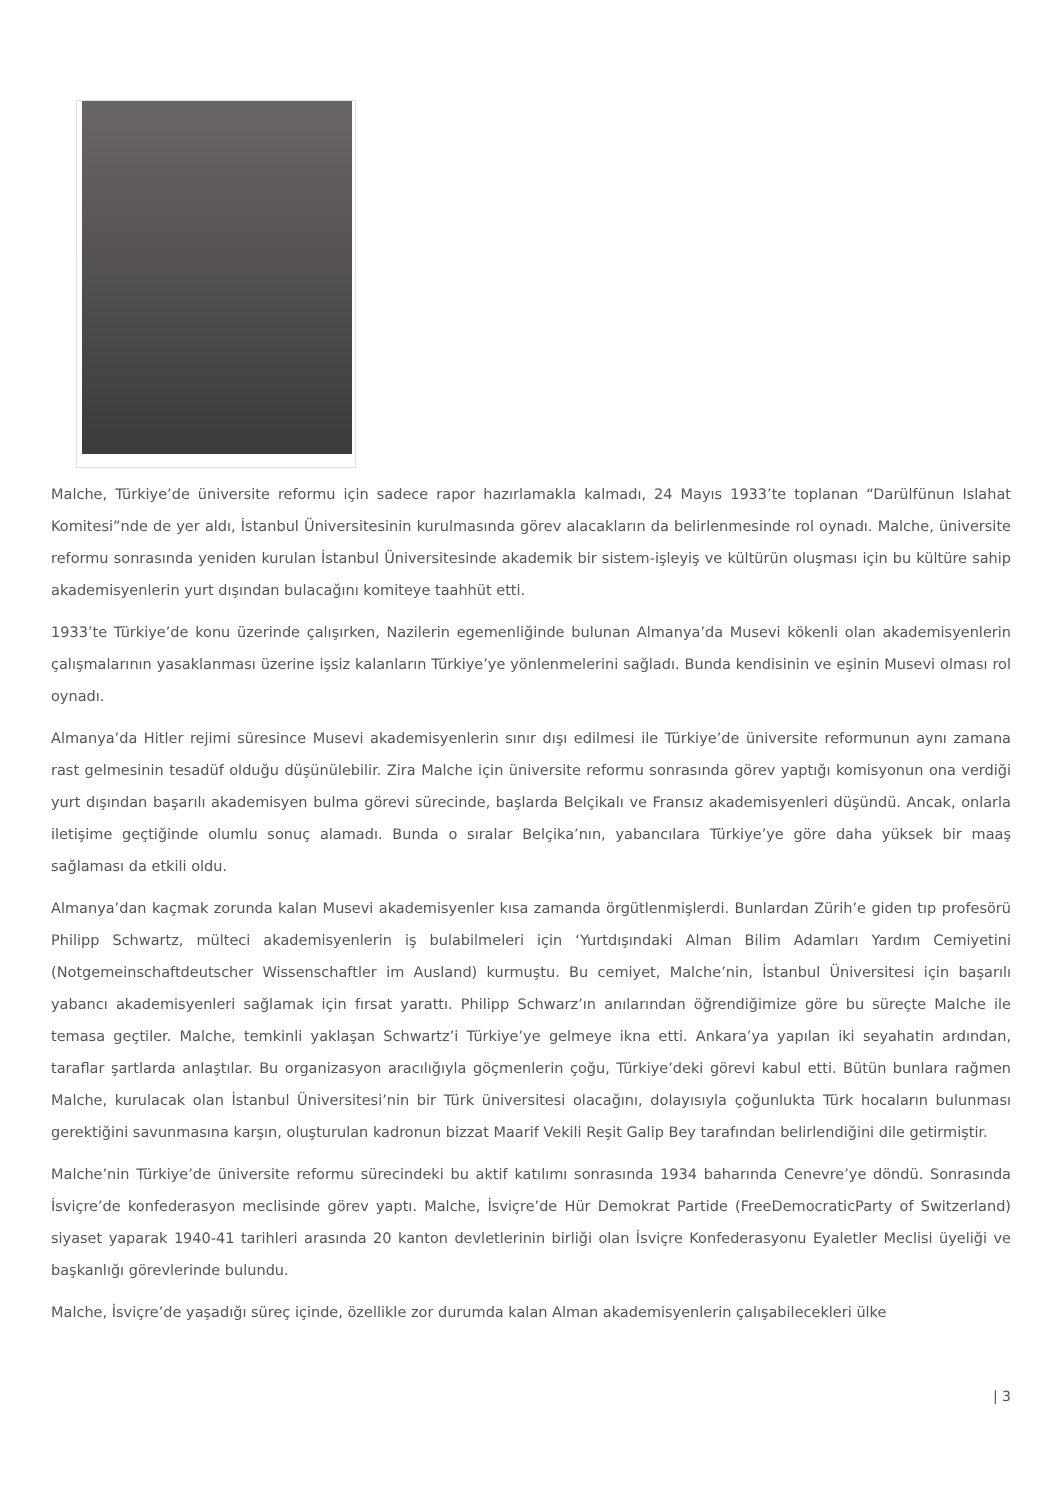Malche, Türkiye’de üniversite reformu için sadece rapor hazırlamakla kalmadı, 24 Mayıs 1933’te toplanan “Darülfünun Islahat Komitesi”nde de yer aldı, İstanbul Üniversitesinin kurulmasında görev alacakların da belirlenmesinde rol oynadı. Malche, üniversite reformu sonrasında yeniden kurulan İstanbul Üniversitesinde akademik bir sistem-işleyiş ve kültürün oluşması için bu kültüre sahip akademisyenlerin yurt dışından bulacağını komiteye taahhüt etti.
1933’te Türkiye’de konu üzerinde çalışırken, Nazilerin egemenliğinde bulunan Almanya’da Musevi kökenli olan akademisyenlerin çalışmalarının yasaklanması üzerine işsiz kalanların Türkiye’ye yönlenmelerini sağladı. Bunda kendisinin ve eşinin Musevi olması rol oynadı.
Almanya’da Hitler rejimi süresince Musevi akademisyenlerin sınır dışı edilmesi ile Türkiye’de üniversite reformunun aynı zamana rast gelmesinin tesadüf olduğu düşünülebilir. Zira Malche için üniversite reformu sonrasında görev yaptığı komisyonun ona verdiği yurt dışından başarılı akademisyen bulma görevi sürecinde, başlarda Belçikalı ve Fransız akademisyenleri düşündü. Ancak, onlarla iletişime geçtiğinde olumlu sonuç alamadı. Bunda o sıralar Belçika’nın, yabancılara Türkiye’ye göre daha yüksek bir maaş sağlaması da etkili oldu.
Almanya’dan kaçmak zorunda kalan Musevi akademisyenler kısa zamanda örgütlenmişlerdi. Bunlardan Zürih’e giden tıp profesörü Philipp Schwartz, mülteci akademisyenlerin iş bulabilmeleri için ‘Yurtdışındaki Alman Bilim Adamları Yardım Cemiyetini (Notgemeinschaftdeutscher Wissenschaftler im Ausland) kurmuştu. Bu cemiyet, Malche’nin, İstanbul Üniversitesi için başarılı yabancı akademisyenleri sağlamak için fırsat yarattı. Philipp Schwarz’ın anılarından öğrendiğimize göre bu süreçte Malche ile temasa geçtiler. Malche, temkinli yaklaşan Schwartz’i Türkiye’ye gelmeye ikna etti. Ankara’ya yapılan iki seyahatin ardından, taraflar şartlarda anlaştılar. Bu organizasyon aracılığıyla göçmenlerin çoğu, Türkiye’deki görevi kabul etti. Bütün bunlara rağmen Malche, kurulacak olan İstanbul Üniversitesi’nin bir Türk üniversitesi olacağını, dolayısıyla çoğunlukta Türk hocaların bulunması gerektiğini savunmasına karşın, oluşturulan kadronun bizzat Maarif Vekili Reşit Galip Bey tarafından belirlendiğini dile getirmiştir.
Malche’nin Türkiye’de üniversite reformu sürecindeki bu aktif katılımı sonrasında 1934 baharında Cenevre’ye döndü. Sonrasında İsviçre’de konfederasyon meclisinde görev yaptı. Malche, İsviçre’de Hür Demokrat Partide (FreeDemocraticParty of Switzerland) siyaset yaparak 1940-41 tarihleri arasında 20 kanton devletlerinin birliği olan İsviçre Konfederasyonu Eyaletler Meclisi üyeliği ve başkanlığı görevlerinde bulundu.
Malche, İsviçre’de yaşadığı süreç içinde, özellikle zor durumda kalan Alman akademisyenlerin çalışabilecekleri ülke
| 3